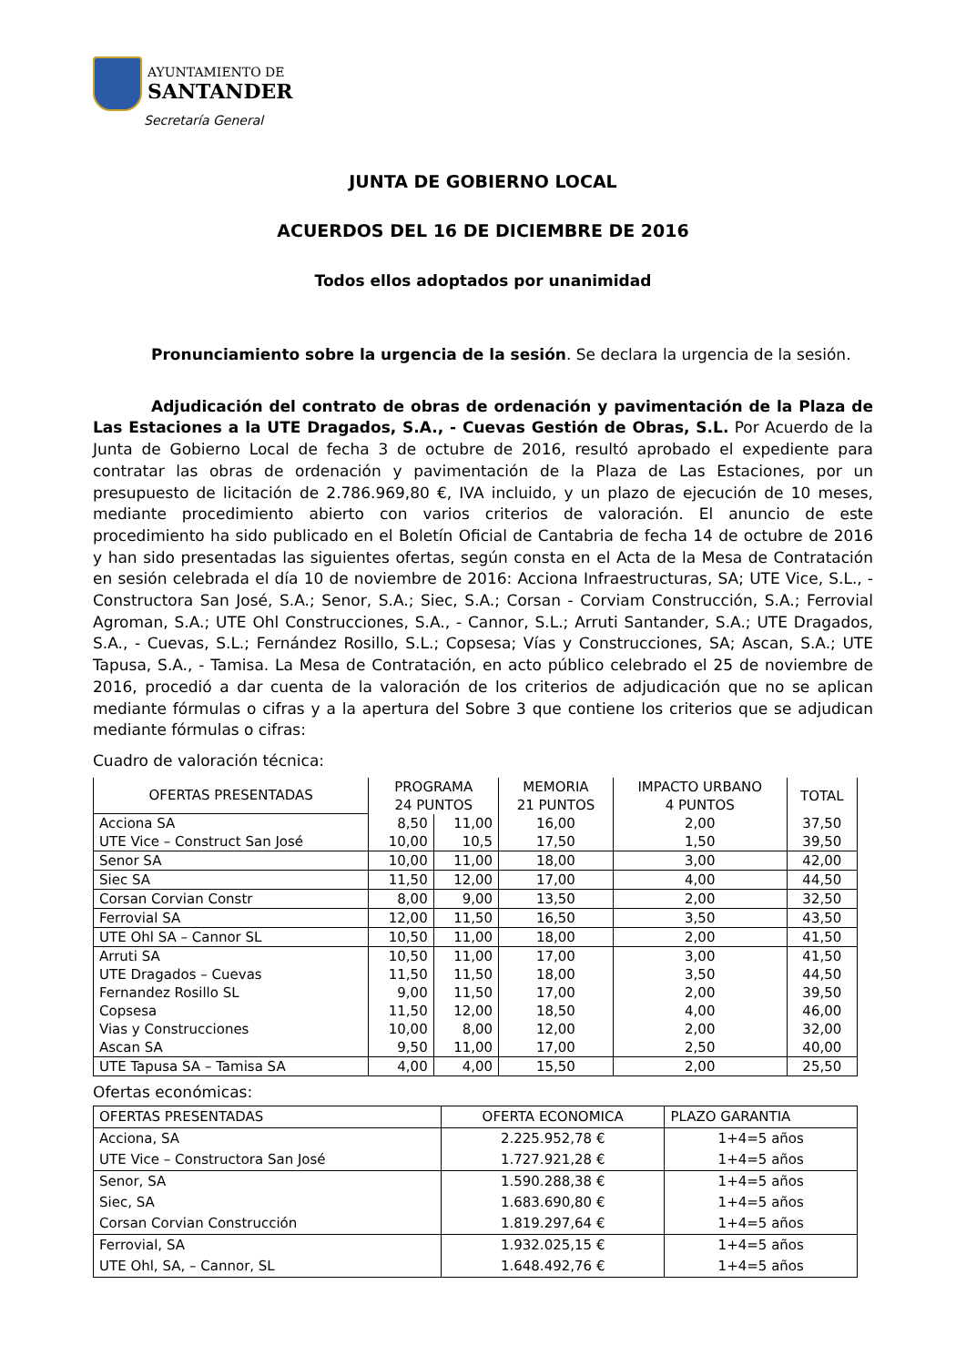AYUNTAMIENTO DE
SANTANDER
Secretaría General
JUNTA DE GOBIERNO LOCAL
ACUERDOS DEL 16 DE DICIEMBRE DE 2016
Todos ellos adoptados por unanimidad
Pronunciamiento sobre la urgencia de la sesión. Se declara la urgencia de la sesión.
Adjudicación del contrato de obras de ordenación y pavimentación de la Plaza de Las Estaciones a la UTE Dragados, S.A., - Cuevas Gestión de Obras, S.L. Por Acuerdo de la Junta de Gobierno Local de fecha 3 de octubre de 2016, resultó aprobado el expediente para contratar las obras de ordenación y pavimentación de la Plaza de Las Estaciones, por un presupuesto de licitación de 2.786.969,80 €, IVA incluido, y un plazo de ejecución de 10 meses, mediante procedimiento abierto con varios criterios de valoración. El anuncio de este procedimiento ha sido publicado en el Boletín Oficial de Cantabria de fecha 14 de octubre de 2016 y han sido presentadas las siguientes ofertas, según consta en el Acta de la Mesa de Contratación en sesión celebrada el día 10 de noviembre de 2016: Acciona Infraestructuras, SA; UTE Vice, S.L., - Constructora San José, S.A.; Senor, S.A.; Siec, S.A.; Corsan - Corviam Construcción, S.A.; Ferrovial Agroman, S.A.; UTE Ohl Construcciones, S.A., - Cannor, S.L.; Arruti Santander, S.A.; UTE Dragados, S.A., - Cuevas, S.L.; Fernández Rosillo, S.L.; Copsesa; Vías y Construcciones, SA; Ascan, S.A.; UTE Tapusa, S.A., - Tamisa. La Mesa de Contratación, en acto público celebrado el 25 de noviembre de 2016, procedió a dar cuenta de la valoración de los criterios de adjudicación que no se aplican mediante fórmulas o cifras y a la apertura del Sobre 3 que contiene los criterios que se adjudican mediante fórmulas o cifras:
Cuadro de valoración técnica:
| OFERTAS PRESENTADAS | PROGRAMA 24 PUNTOS | | MEMORIA 21 PUNTOS | IMPACTO URBANO 4 PUNTOS | TOTAL |
| --- | --- | --- | --- | --- | --- |
| Acciona SA | 8,50 | 11,00 | 16,00 | 2,00 | 37,50 |
| UTE Vice – Construct San José | 10,00 | 10,5 | 17,50 | 1,50 | 39,50 |
| Senor SA | 10,00 | 11,00 | 18,00 | 3,00 | 42,00 |
| Siec SA | 11,50 | 12,00 | 17,00 | 4,00 | 44,50 |
| Corsan Corvian Constr | 8,00 | 9,00 | 13,50 | 2,00 | 32,50 |
| Ferrovial SA | 12,00 | 11,50 | 16,50 | 3,50 | 43,50 |
| UTE Ohl SA – Cannor SL | 10,50 | 11,00 | 18,00 | 2,00 | 41,50 |
| Arruti SA | 10,50 | 11,00 | 17,00 | 3,00 | 41,50 |
| UTE Dragados – Cuevas | 11,50 | 11,50 | 18,00 | 3,50 | 44,50 |
| Fernandez Rosillo SL | 9,00 | 11,50 | 17,00 | 2,00 | 39,50 |
| Copsesa | 11,50 | 12,00 | 18,50 | 4,00 | 46,00 |
| Vias y Construcciones | 10,00 | 8,00 | 12,00 | 2,00 | 32,00 |
| Ascan SA | 9,50 | 11,00 | 17,00 | 2,50 | 40,00 |
| UTE Tapusa SA – Tamisa SA | 4,00 | 4,00 | 15,50 | 2,00 | 25,50 |
Ofertas económicas:
| OFERTAS PRESENTADAS | OFERTA ECONOMICA | PLAZO GARANTIA |
| --- | --- | --- |
| Acciona, SA | 2.225.952,78 € | 1+4=5 años |
| UTE Vice – Constructora San José | 1.727.921,28 € | 1+4=5 años |
| Senor, SA | 1.590.288,38 € | 1+4=5 años |
| Siec, SA | 1.683.690,80 € | 1+4=5 años |
| Corsan Corvian Construcción | 1.819.297,64 € | 1+4=5 años |
| Ferrovial, SA | 1.932.025,15 € | 1+4=5 años |
| UTE Ohl, SA, – Cannor, SL | 1.648.492,76 € | 1+4=5 años |